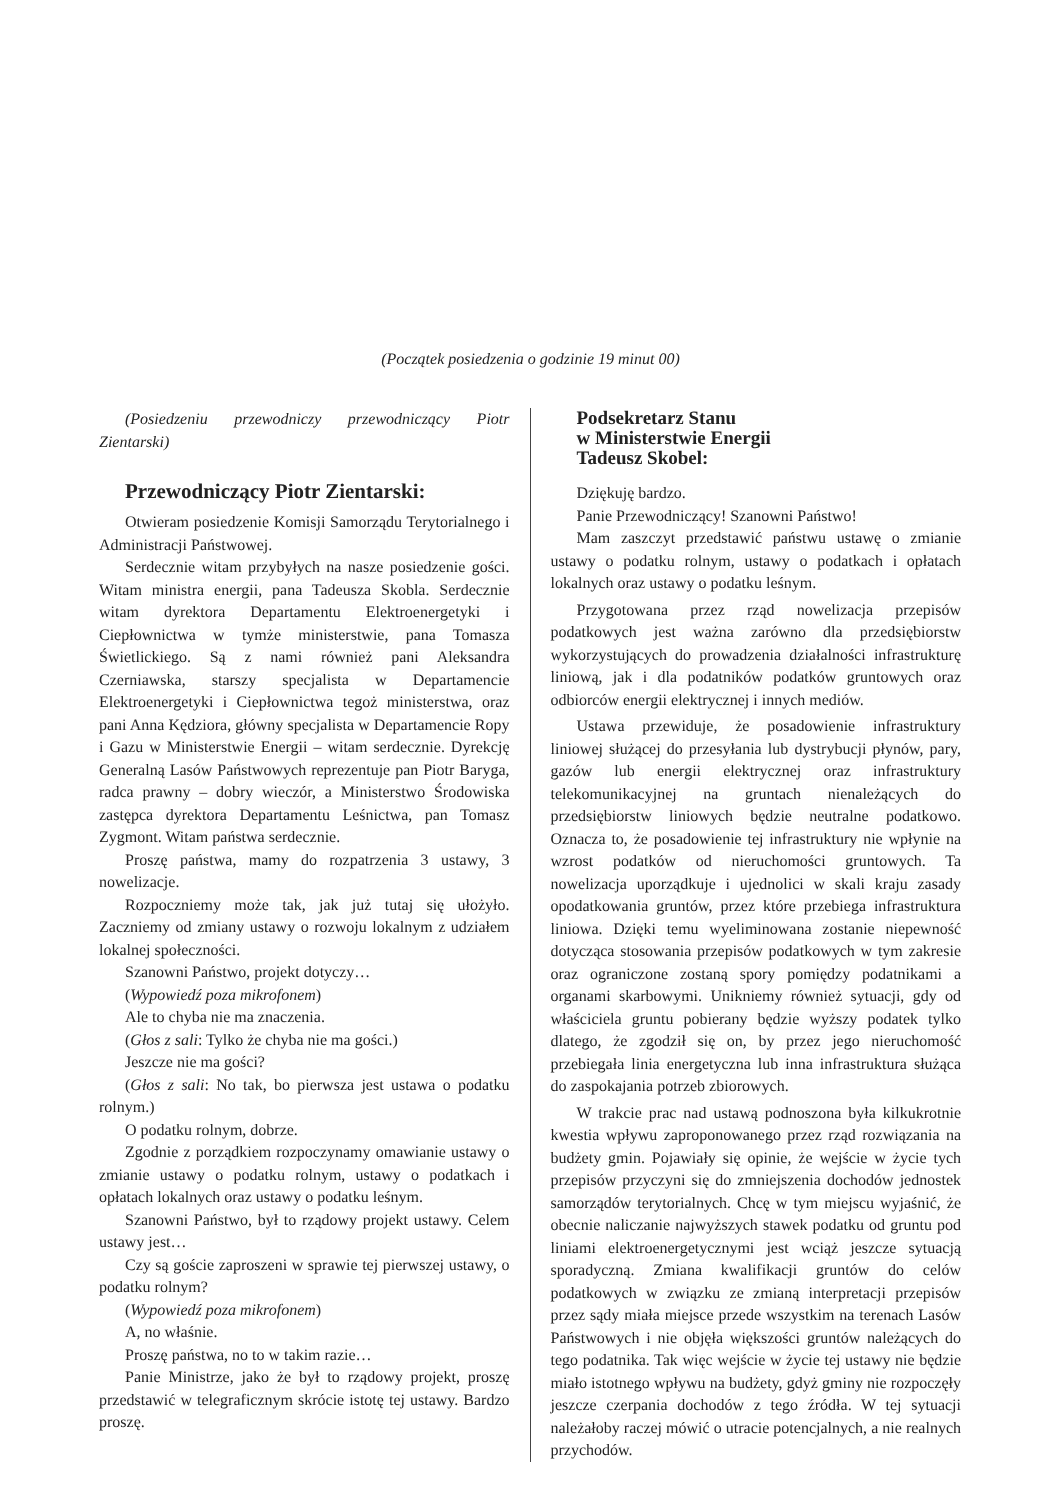(Początek posiedzenia o godzinie 19 minut 00)
(Posiedzeniu przewodniczy przewodniczący Piotr Zientarski)
Przewodniczący Piotr Zientarski:
Otwieram posiedzenie Komisji Samorządu Terytorialnego i Administracji Państwowej.
Serdecznie witam przybyłych na nasze posiedzenie gości. Witam ministra energii, pana Tadeusza Skobla. Serdecznie witam dyrektora Departamentu Elektroenergetyki i Ciepłownictwa w tymże ministerstwie, pana Tomasza Świetlickiego. Są z nami również pani Aleksandra Czerniawska, starszy specjalista w Departamencie Elektroenergetyki i Ciepłownictwa tegoż ministerstwa, oraz pani Anna Kędziora, główny specjalista w Departamencie Ropy i Gazu w Ministerstwie Energii – witam serdecznie. Dyrekcję Generalną Lasów Państwowych reprezentuje pan Piotr Baryga, radca prawny – dobry wieczór, a Ministerstwo Środowiska zastępca dyrektora Departamentu Leśnictwa, pan Tomasz Zygmont. Witam państwa serdecznie.
Proszę państwa, mamy do rozpatrzenia 3 ustawy, 3 nowelizacje.
Rozpoczniemy może tak, jak już tutaj się ułożyło. Zaczniemy od zmiany ustawy o rozwoju lokalnym z udziałem lokalnej społeczności.
Szanowni Państwo, projekt dotyczy…
(Wypowiedź poza mikrofonem)
Ale to chyba nie ma znaczenia.
(Głos z sali: Tylko że chyba nie ma gości.)
Jeszcze nie ma gości?
(Głos z sali: No tak, bo pierwsza jest ustawa o podatku rolnym.)
O podatku rolnym, dobrze.
Zgodnie z porządkiem rozpoczynamy omawianie ustawy o zmianie ustawy o podatku rolnym, ustawy o podatkach i opłatach lokalnych oraz ustawy o podatku leśnym.
Szanowni Państwo, był to rządowy projekt ustawy. Celem ustawy jest…
Czy są goście zaproszeni w sprawie tej pierwszej ustawy, o podatku rolnym?
(Wypowiedź poza mikrofonem)
A, no właśnie.
Proszę państwa, no to w takim razie…
Panie Ministrze, jako że był to rządowy projekt, proszę przedstawić w telegraficznym skrócie istotę tej ustawy. Bardzo proszę.
Podsekretarz Stanu
w Ministerstwie Energii
Tadeusz Skobel:
Dziękuję bardzo.
Panie Przewodniczący! Szanowni Państwo!
Mam zaszczyt przedstawić państwu ustawę o zmianie ustawy o podatku rolnym, ustawy o podatkach i opłatach lokalnych oraz ustawy o podatku leśnym.
Przygotowana przez rząd nowelizacja przepisów podatkowych jest ważna zarówno dla przedsiębiorstw wykorzystujących do prowadzenia działalności infrastrukturę liniową, jak i dla podatników podatków gruntowych oraz odbiorców energii elektrycznej i innych mediów.
Ustawa przewiduje, że posadowienie infrastruktury liniowej służącej do przesyłania lub dystrybucji płynów, pary, gazów lub energii elektrycznej oraz infrastruktury telekomunikacyjnej na gruntach nienależących do przedsiębiorstw liniowych będzie neutralne podatkowo. Oznacza to, że posadowienie tej infrastruktury nie wpłynie na wzrost podatków od nieruchomości gruntowych. Ta nowelizacja uporządkuje i ujednolici w skali kraju zasady opodatkowania gruntów, przez które przebiega infrastruktura liniowa. Dzięki temu wyeliminowana zostanie niepewność dotycząca stosowania przepisów podatkowych w tym zakresie oraz ograniczone zostaną spory pomiędzy podatnikami a organami skarbowymi. Unikniemy również sytuacji, gdy od właściciela gruntu pobierany będzie wyższy podatek tylko dlatego, że zgodził się on, by przez jego nieruchomość przebiegała linia energetyczna lub inna infrastruktura służąca do zaspokajania potrzeb zbiorowych.
W trakcie prac nad ustawą podnoszona była kilkukrotnie kwestia wpływu zaproponowanego przez rząd rozwiązania na budżety gmin. Pojawiały się opinie, że wejście w życie tych przepisów przyczyni się do zmniejszenia dochodów jednostek samorządów terytorialnych. Chcę w tym miejscu wyjaśnić, że obecnie naliczanie najwyższych stawek podatku od gruntu pod liniami elektroenergetycznymi jest wciąż jeszcze sytuacją sporadyczną. Zmiana kwalifikacji gruntów do celów podatkowych w związku ze zmianą interpretacji przepisów przez sądy miała miejsce przede wszystkim na terenach Lasów Państwowych i nie objęła większości gruntów należących do tego podatnika. Tak więc wejście w życie tej ustawy nie będzie miało istotnego wpływu na budżety, gdyż gminy nie rozpoczęły jeszcze czerpania dochodów z tego źródła. W tej sytuacji należałoby raczej mówić o utracie potencjalnych, a nie realnych przychodów.